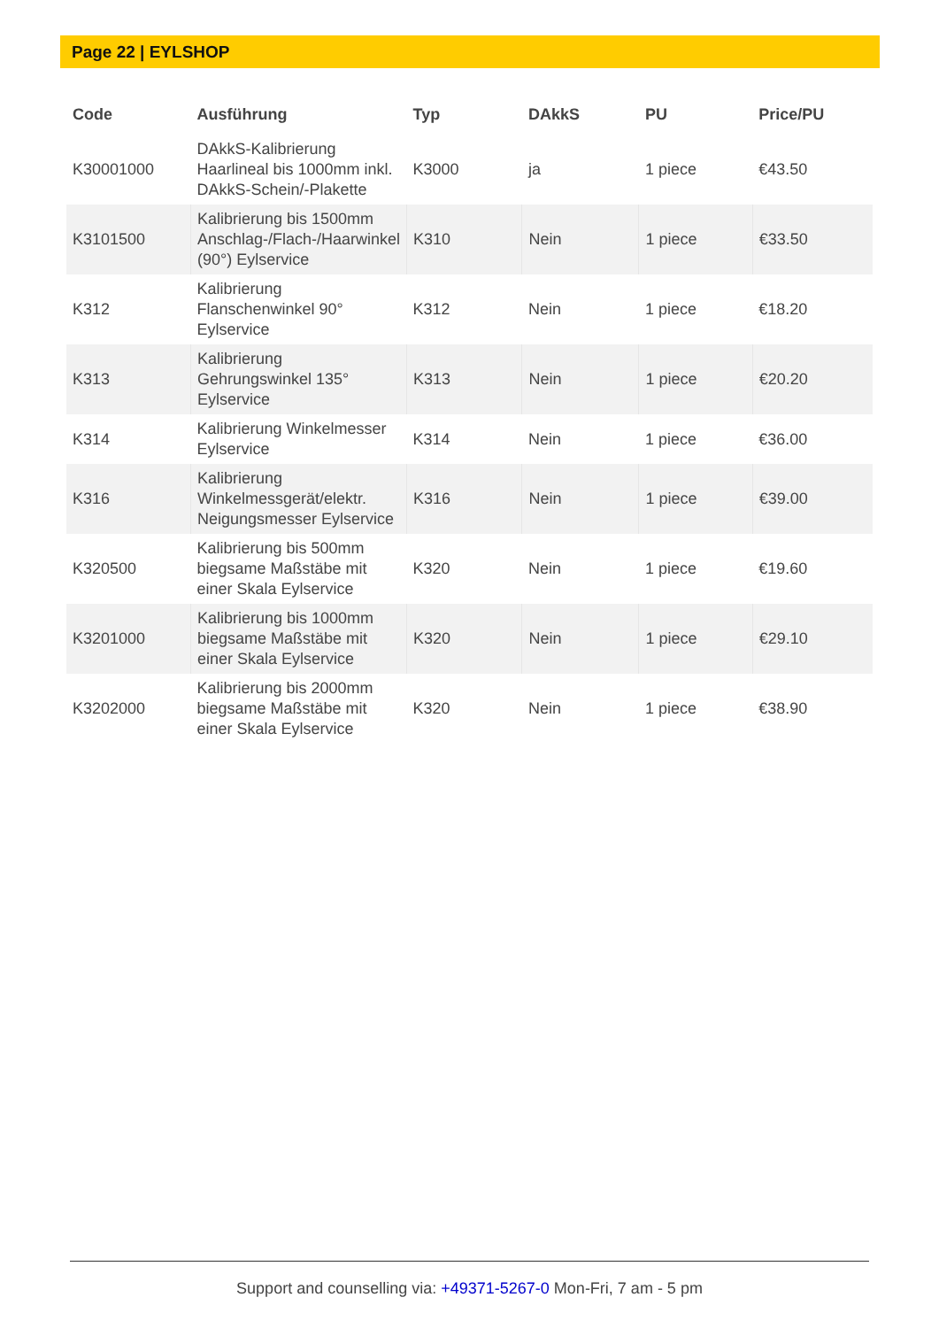Page 22 | EYLSHOP
| Code | Ausführung | Typ | DAkkS | PU | Price/PU |
| --- | --- | --- | --- | --- | --- |
| K30001000 | DAkkS-Kalibrierung Haarlineal bis 1000mm inkl. DAkkS-Schein/-Plakette | K3000 | ja | 1 piece | €43.50 |
| K3101500 | Kalibrierung bis 1500mm Anschlag-/Flach-/Haarwinkel (90°) Eylservice | K310 | Nein | 1 piece | €33.50 |
| K312 | Kalibrierung Flanschenwinkel 90° Eylservice | K312 | Nein | 1 piece | €18.20 |
| K313 | Kalibrierung Gehrungswinkel 135° Eylservice | K313 | Nein | 1 piece | €20.20 |
| K314 | Kalibrierung Winkelmesser Eylservice | K314 | Nein | 1 piece | €36.00 |
| K316 | Kalibrierung Winkelmessgerät/elektr. Neigungsmesser Eylservice | K316 | Nein | 1 piece | €39.00 |
| K320500 | Kalibrierung bis 500mm biegsame Maßstäbe mit einer Skala Eylservice | K320 | Nein | 1 piece | €19.60 |
| K3201000 | Kalibrierung bis 1000mm biegsame Maßstäbe mit einer Skala Eylservice | K320 | Nein | 1 piece | €29.10 |
| K3202000 | Kalibrierung bis 2000mm biegsame Maßstäbe mit einer Skala Eylservice | K320 | Nein | 1 piece | €38.90 |
Support and counselling via: +49371-5267-0 Mon-Fri, 7 am - 5 pm